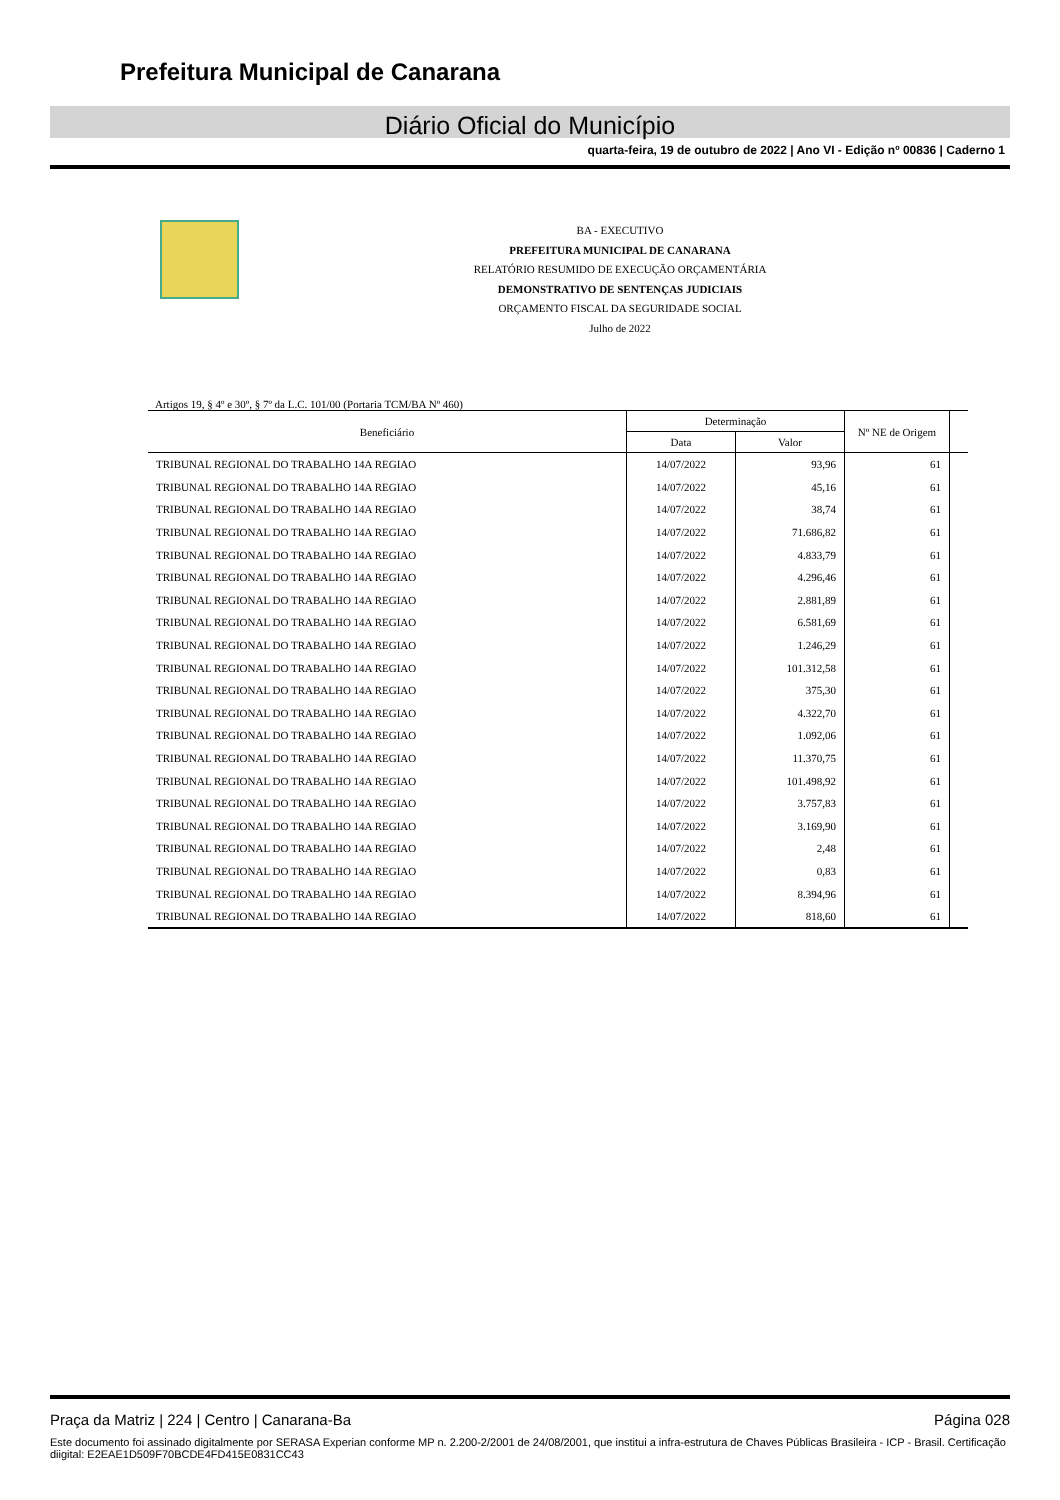Prefeitura Municipal de Canarana
Diário Oficial do Município
quarta-feira, 19 de outubro de 2022 | Ano VI - Edição nº 00836 | Caderno 1
BA - EXECUTIVO
PREFEITURA MUNICIPAL DE CANARANA
RELATÓRIO RESUMIDO DE EXECUÇÃO ORÇAMENTÁRIA
DEMONSTRATIVO DE SENTENÇAS JUDICIAIS
ORÇAMENTO FISCAL DA SEGURIDADE SOCIAL
Julho de 2022
Artigos 19, § 4º e 30º, § 7º da L.C. 101/00 (Portaria TCM/BA Nº 460)
| Beneficiário | Determinação | | Nº NE de Origem | |
| --- | --- | --- | --- | --- |
| | Data | Valor | | |
| TRIBUNAL REGIONAL DO TRABALHO 14A REGIAO | 14/07/2022 | 93,96 | 61 | |
| TRIBUNAL REGIONAL DO TRABALHO 14A REGIAO | 14/07/2022 | 45,16 | 61 | |
| TRIBUNAL REGIONAL DO TRABALHO 14A REGIAO | 14/07/2022 | 38,74 | 61 | |
| TRIBUNAL REGIONAL DO TRABALHO 14A REGIAO | 14/07/2022 | 71.686,82 | 61 | |
| TRIBUNAL REGIONAL DO TRABALHO 14A REGIAO | 14/07/2022 | 4.833,79 | 61 | |
| TRIBUNAL REGIONAL DO TRABALHO 14A REGIAO | 14/07/2022 | 4.296,46 | 61 | |
| TRIBUNAL REGIONAL DO TRABALHO 14A REGIAO | 14/07/2022 | 2.881,89 | 61 | |
| TRIBUNAL REGIONAL DO TRABALHO 14A REGIAO | 14/07/2022 | 6.581,69 | 61 | |
| TRIBUNAL REGIONAL DO TRABALHO 14A REGIAO | 14/07/2022 | 1.246,29 | 61 | |
| TRIBUNAL REGIONAL DO TRABALHO 14A REGIAO | 14/07/2022 | 101.312,58 | 61 | |
| TRIBUNAL REGIONAL DO TRABALHO 14A REGIAO | 14/07/2022 | 375,30 | 61 | |
| TRIBUNAL REGIONAL DO TRABALHO 14A REGIAO | 14/07/2022 | 4.322,70 | 61 | |
| TRIBUNAL REGIONAL DO TRABALHO 14A REGIAO | 14/07/2022 | 1.092,06 | 61 | |
| TRIBUNAL REGIONAL DO TRABALHO 14A REGIAO | 14/07/2022 | 11.370,75 | 61 | |
| TRIBUNAL REGIONAL DO TRABALHO 14A REGIAO | 14/07/2022 | 101.498,92 | 61 | |
| TRIBUNAL REGIONAL DO TRABALHO 14A REGIAO | 14/07/2022 | 3.757,83 | 61 | |
| TRIBUNAL REGIONAL DO TRABALHO 14A REGIAO | 14/07/2022 | 3.169,90 | 61 | |
| TRIBUNAL REGIONAL DO TRABALHO 14A REGIAO | 14/07/2022 | 2,48 | 61 | |
| TRIBUNAL REGIONAL DO TRABALHO 14A REGIAO | 14/07/2022 | 0,83 | 61 | |
| TRIBUNAL REGIONAL DO TRABALHO 14A REGIAO | 14/07/2022 | 8.394,96 | 61 | |
| TRIBUNAL REGIONAL DO TRABALHO 14A REGIAO | 14/07/2022 | 818,60 | 61 | |
Praça da Matriz | 224 | Centro | Canarana-Ba Página 028
Este documento foi assinado digitalmente por SERASA Experian conforme MP n. 2.200-2/2001 de 24/08/2001, que institui a infra-estrutura de Chaves Públicas Brasileira - ICP - Brasil. Certificação diigital: E2EAE1D509F70BCDE4FD415E0831CC43